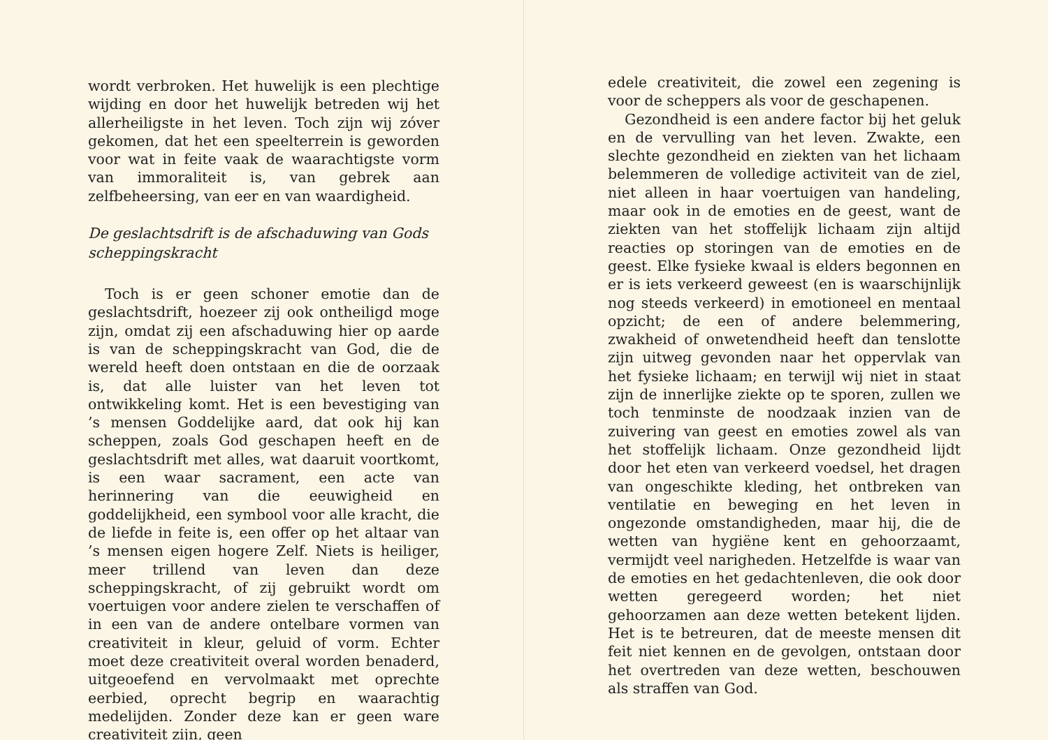wordt verbroken. Het huwelijk is een plechtige wijding en door het huwelijk betreden wij het allerheiligste in het leven. Toch zijn wij zóver gekomen, dat het een speelterrein is geworden voor wat in feite vaak de waarachtigste vorm van immoraliteit is, van gebrek aan zelfbeheersing, van eer en van waardigheid.
De geslachtsdrift is de afschaduwing van Gods scheppingskracht
Toch is er geen schoner emotie dan de geslachtsdrift, hoezeer zij ook ontheiligd moge zijn, omdat zij een afschaduwing hier op aarde is van de scheppingskracht van God, die de wereld heeft doen ontstaan en die de oorzaak is, dat alle luister van het leven tot ontwikkeling komt. Het is een bevestiging van ’s mensen Goddelijke aard, dat ook hij kan scheppen, zoals God geschapen heeft en de geslachtsdrift met alles, wat daaruit voortkomt, is een waar sacrament, een acte van herinnering van die eeuwigheid en goddelijkheid, een symbool voor alle kracht, die de liefde in feite is, een offer op het altaar van ’s mensen eigen hogere Zelf. Niets is heiliger, meer trillend van leven dan deze scheppingskracht, of zij gebruikt wordt om voertuigen voor andere zielen te verschaffen of in een van de andere ontelbare vormen van creativiteit in kleur, geluid of vorm. Echter moet deze creativiteit overal worden benaderd, uitgeoefend en vervolmaakt met oprechte eerbied, oprecht begrip en waarachtig medelijden. Zonder deze kan er geen ware creativiteit zijn, geen
edele creativiteit, die zowel een zegening is voor de scheppers als voor de geschapenen.
Gezondheid is een andere factor bij het geluk en de vervulling van het leven. Zwakte, een slechte gezondheid en ziekten van het lichaam belemmeren de volledige activiteit van de ziel, niet alleen in haar voertuigen van handeling, maar ook in de emoties en de geest, want de ziekten van het stoffelijk lichaam zijn altijd reacties op storingen van de emoties en de geest. Elke fysieke kwaal is elders begonnen en er is iets verkeerd geweest (en is waarschijnlijk nog steeds verkeerd) in emotioneel en mentaal opzicht; de een of andere belemmering, zwakheid of onwetendheid heeft dan tenslotte zijn uitweg gevonden naar het oppervlak van het fysieke lichaam; en terwijl wij niet in staat zijn de innerlijke ziekte op te sporen, zullen we toch tenminste de noodzaak inzien van de zuivering van geest en emoties zowel als van het stoffelijk lichaam. Onze gezondheid lijdt door het eten van verkeerd voedsel, het dragen van ongeschikte kleding, het ontbreken van ventilatie en beweging en het leven in ongezonde omstandigheden, maar hij, die de wetten van hygiëne kent en gehoorzaamt, vermijdt veel narigheden. Hetzelfde is waar van de emoties en het gedachtenleven, die ook door wetten geregeerd worden; het niet gehoorzamen aan deze wetten betekent lijden. Het is te betreuren, dat de meeste mensen dit feit niet kennen en de gevolgen, ontstaan door het overtreden van deze wetten, beschouwen als straffen van God.